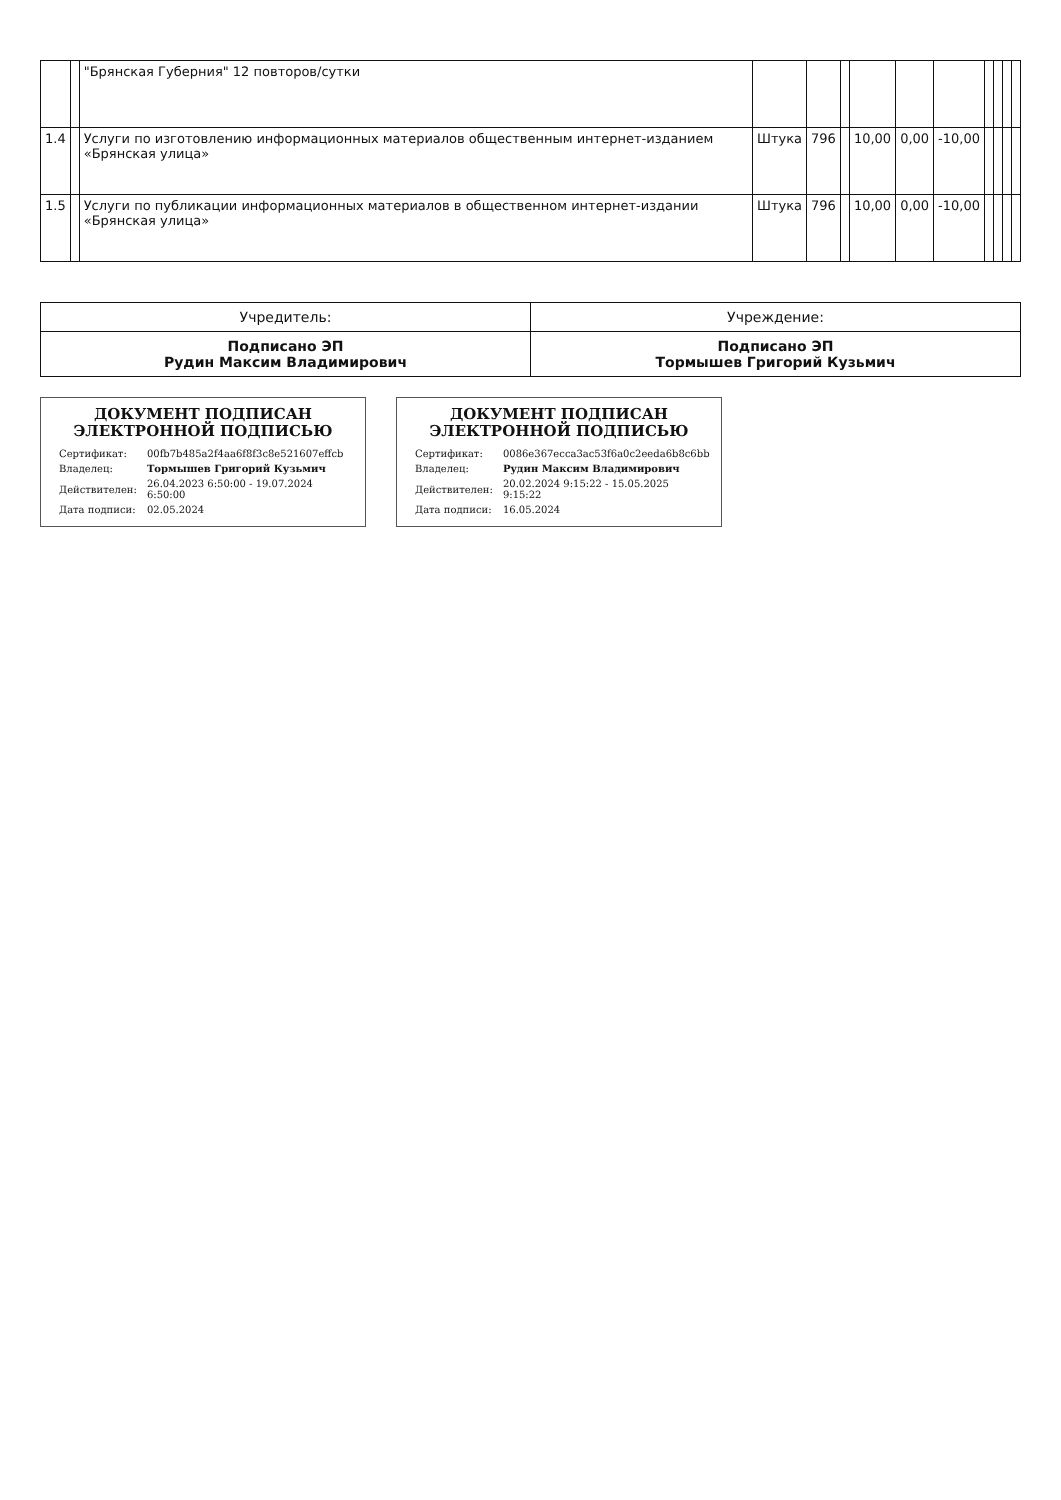| | | "Брянская Губерния" 12 повторов/сутки | | | | | | | | | | |
| 1.4 | | Услуги по изготовлению информационных материалов общественным интернет-изданием «Брянская улица» | Штука | 796 | | 10,00 | 0,00 | -10,00 | | | | |
| 1.5 | | Услуги по публикации информационных материалов в общественном интернет-издании «Брянская улица» | Штука | 796 | | 10,00 | 0,00 | -10,00 | | | | |
| Учредитель: | Учреждение: |
| Подписано ЭП Рудин Максим Владимирович | Подписано ЭП Тормышев Григорий Кузьмич |
ДОКУМЕНТ ПОДПИСАН ЭЛЕКТРОННОЙ ПОДПИСЬЮ
| Сертификат: | 00fb7b485a2f4aa6f8f3c8e521607effcb |
| Владелец: | Тормышев Григорий Кузьмич |
| Действителен: | 26.04.2023 6:50:00 - 19.07.2024 6:50:00 |
| Дата подписи: | 02.05.2024 |
ДОКУМЕНТ ПОДПИСАН ЭЛЕКТРОННОЙ ПОДПИСЬЮ
| Сертификат: | 0086e367ecca3ac53f6a0c2eeda6b8c6bb |
| Владелец: | Рудин Максим Владимирович |
| Действителен: | 20.02.2024 9:15:22 - 15.05.2025 9:15:22 |
| Дата подписи: | 16.05.2024 |